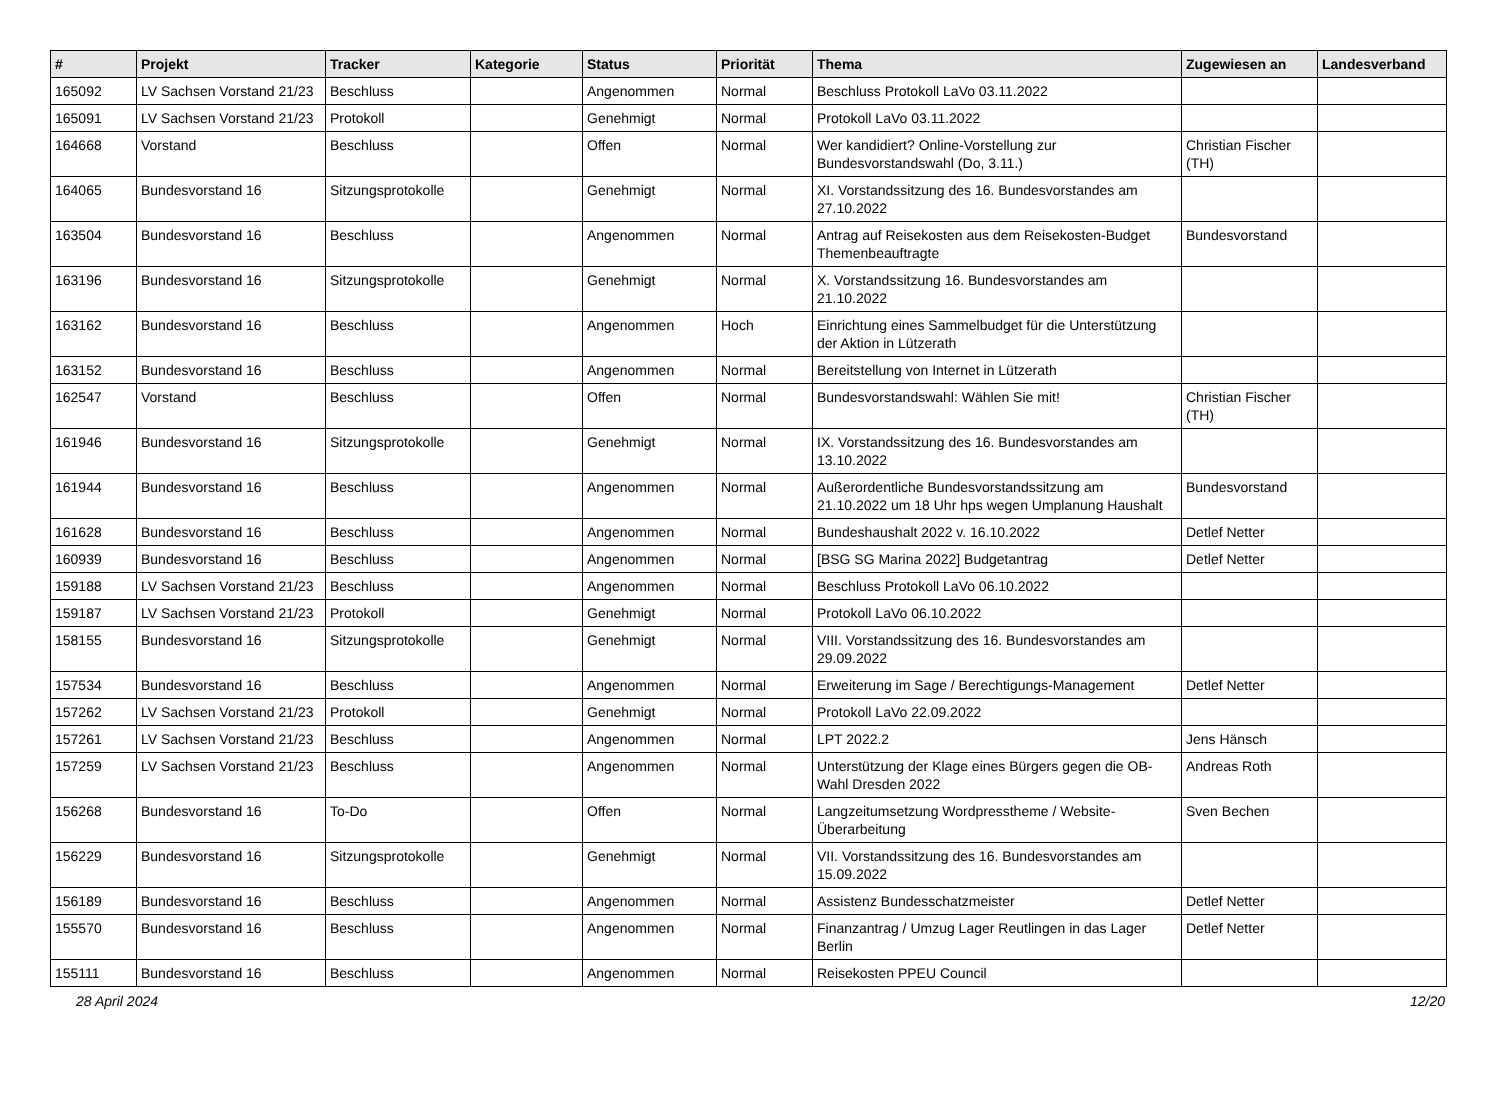| # | Projekt | Tracker | Kategorie | Status | Priorität | Thema | Zugewiesen an | Landesverband |
| --- | --- | --- | --- | --- | --- | --- | --- | --- |
| 165092 | LV Sachsen Vorstand 21/23 | Beschluss | | Angenommen | Normal | Beschluss Protokoll LaVo 03.11.2022 | | |
| 165091 | LV Sachsen Vorstand 21/23 | Protokoll | | Genehmigt | Normal | Protokoll LaVo 03.11.2022 | | |
| 164668 | Vorstand | Beschluss | | Offen | Normal | Wer kandidiert? Online-Vorstellung zur Bundesvorstandswahl (Do, 3.11.) | Christian Fischer (TH) | |
| 164065 | Bundesvorstand 16 | Sitzungsprotokolle | | Genehmigt | Normal | XI. Vorstandssitzung des 16. Bundesvorstandes am 27.10.2022 | | |
| 163504 | Bundesvorstand 16 | Beschluss | | Angenommen | Normal | Antrag auf Reisekosten aus dem Reisekosten-Budget Themenbeauftragte | Bundesvorstand | |
| 163196 | Bundesvorstand 16 | Sitzungsprotokolle | | Genehmigt | Normal | X. Vorstandssitzung 16. Bundesvorstandes am 21.10.2022 | | |
| 163162 | Bundesvorstand 16 | Beschluss | | Angenommen | Hoch | Einrichtung eines Sammelbudget für die Unterstützung der Aktion in Lützerath | | |
| 163152 | Bundesvorstand 16 | Beschluss | | Angenommen | Normal | Bereitstellung von Internet in Lützerath | | |
| 162547 | Vorstand | Beschluss | | Offen | Normal | Bundesvorstandswahl: Wählen Sie mit! | Christian Fischer (TH) | |
| 161946 | Bundesvorstand 16 | Sitzungsprotokolle | | Genehmigt | Normal | IX. Vorstandssitzung des 16. Bundesvorstandes am 13.10.2022 | | |
| 161944 | Bundesvorstand 16 | Beschluss | | Angenommen | Normal | Außerordentliche Bundesvorstandssitzung am 21.10.2022 um 18 Uhr hps wegen Umplanung Haushalt | Bundesvorstand | |
| 161628 | Bundesvorstand 16 | Beschluss | | Angenommen | Normal | Bundeshaushalt 2022 v. 16.10.2022 | Detlef Netter | |
| 160939 | Bundesvorstand 16 | Beschluss | | Angenommen | Normal | [BSG SG Marina 2022] Budgetantrag | Detlef Netter | |
| 159188 | LV Sachsen Vorstand 21/23 | Beschluss | | Angenommen | Normal | Beschluss Protokoll LaVo 06.10.2022 | | |
| 159187 | LV Sachsen Vorstand 21/23 | Protokoll | | Genehmigt | Normal | Protokoll LaVo 06.10.2022 | | |
| 158155 | Bundesvorstand 16 | Sitzungsprotokolle | | Genehmigt | Normal | VIII. Vorstandssitzung des 16. Bundesvorstandes am 29.09.2022 | | |
| 157534 | Bundesvorstand 16 | Beschluss | | Angenommen | Normal | Erweiterung im Sage / Berechtigungs-Management | Detlef Netter | |
| 157262 | LV Sachsen Vorstand 21/23 | Protokoll | | Genehmigt | Normal | Protokoll LaVo 22.09.2022 | | |
| 157261 | LV Sachsen Vorstand 21/23 | Beschluss | | Angenommen | Normal | LPT 2022.2 | Jens Hänsch | |
| 157259 | LV Sachsen Vorstand 21/23 | Beschluss | | Angenommen | Normal | Unterstützung der Klage eines Bürgers gegen die OB-Wahl Dresden 2022 | Andreas Roth | |
| 156268 | Bundesvorstand 16 | To-Do | | Offen | Normal | Langzeitumsetzung Wordpresstheme / Website-Überarbeitung | Sven Bechen | |
| 156229 | Bundesvorstand 16 | Sitzungsprotokolle | | Genehmigt | Normal | VII. Vorstandssitzung des 16. Bundesvorstandes am 15.09.2022 | | |
| 156189 | Bundesvorstand 16 | Beschluss | | Angenommen | Normal | Assistenz Bundesschatzmeister | Detlef Netter | |
| 155570 | Bundesvorstand 16 | Beschluss | | Angenommen | Normal | Finanzantrag / Umzug Lager Reutlingen in das Lager Berlin | Detlef Netter | |
| 155111 | Bundesvorstand 16 | Beschluss | | Angenommen | Normal | Reisekosten PPEU Council | | |
28 April 2024 12/20